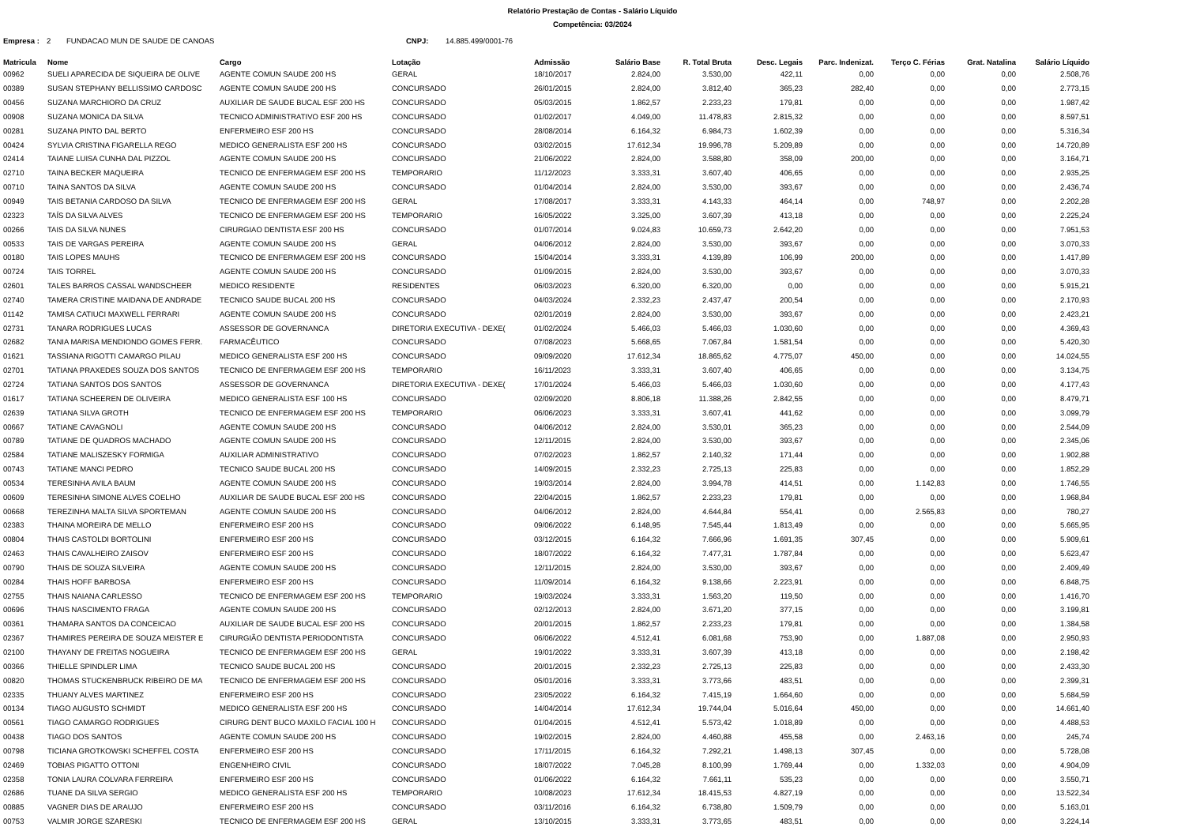Relatório Prestação de Contas - Salário Líquido
Competência: 03/2024
Empresa : 2 FUNDACAO MUN DE SAUDE DE CANOAS CNPJ: 14.885.499/0001-76
| Matricula | Nome | Cargo | Lotação | Admissão | Salário Base | R. Total Bruta | Desc. Legais | Parc. Indenizat. | Terço C. Férias | Grat. Natalina | Salário Líquido |
| --- | --- | --- | --- | --- | --- | --- | --- | --- | --- | --- | --- |
| 00962 | SUELI APARECIDA DE SIQUEIRA DE OLIVE | AGENTE COMUN SAUDE 200 HS | GERAL | 18/10/2017 | 2.824,00 | 3.530,00 | 422,11 | 0,00 | 0,00 | 0,00 | 2.508,76 |
| 00389 | SUSAN STEPHANY BELLISSIMO CARDOSC | AGENTE COMUN SAUDE 200 HS | CONCURSADO | 26/01/2015 | 2.824,00 | 3.812,40 | 365,23 | 282,40 | 0,00 | 0,00 | 2.773,15 |
| 00456 | SUZANA MARCHIORO DA CRUZ | AUXILIAR DE SAUDE BUCAL ESF 200 HS | CONCURSADO | 05/03/2015 | 1.862,57 | 2.233,23 | 179,81 | 0,00 | 0,00 | 0,00 | 1.987,42 |
| 00908 | SUZANA MONICA DA SILVA | TECNICO ADMINISTRATIVO ESF 200 HS | CONCURSADO | 01/02/2017 | 4.049,00 | 11.478,83 | 2.815,32 | 0,00 | 0,00 | 0,00 | 8.597,51 |
| 00281 | SUZANA PINTO DAL BERTO | ENFERMEIRO ESF 200 HS | CONCURSADO | 28/08/2014 | 6.164,32 | 6.984,73 | 1.602,39 | 0,00 | 0,00 | 0,00 | 5.316,34 |
| 00424 | SYLVIA CRISTINA FIGARELLA REGO | MEDICO GENERALISTA ESF 200 HS | CONCURSADO | 03/02/2015 | 17.612,34 | 19.996,78 | 5.209,89 | 0,00 | 0,00 | 0,00 | 14.720,89 |
| 02414 | TAIANE LUISA CUNHA DAL PIZZOL | AGENTE COMUN SAUDE 200 HS | CONCURSADO | 21/06/2022 | 2.824,00 | 3.588,80 | 358,09 | 200,00 | 0,00 | 0,00 | 3.164,71 |
| 02710 | TAINA BECKER MAQUEIRA | TECNICO DE ENFERMAGEM ESF 200 HS | TEMPORARIO | 11/12/2023 | 3.333,31 | 3.607,40 | 406,65 | 0,00 | 0,00 | 0,00 | 2.935,25 |
| 00710 | TAINA SANTOS DA SILVA | AGENTE COMUN SAUDE 200 HS | CONCURSADO | 01/04/2014 | 2.824,00 | 3.530,00 | 393,67 | 0,00 | 0,00 | 0,00 | 2.436,74 |
| 00949 | TAIS BETANIA CARDOSO DA SILVA | TECNICO DE ENFERMAGEM ESF 200 HS | GERAL | 17/08/2017 | 3.333,31 | 4.143,33 | 464,14 | 0,00 | 748,97 | 0,00 | 2.202,28 |
| 02323 | TAÍS DA SILVA ALVES | TECNICO DE ENFERMAGEM ESF 200 HS | TEMPORARIO | 16/05/2022 | 3.325,00 | 3.607,39 | 413,18 | 0,00 | 0,00 | 0,00 | 2.225,24 |
| 00266 | TAIS DA SILVA NUNES | CIRURGIAO DENTISTA ESF 200 HS | CONCURSADO | 01/07/2014 | 9.024,83 | 10.659,73 | 2.642,20 | 0,00 | 0,00 | 0,00 | 7.951,53 |
| 00533 | TAIS DE VARGAS PEREIRA | AGENTE COMUN SAUDE 200 HS | GERAL | 04/06/2012 | 2.824,00 | 3.530,00 | 393,67 | 0,00 | 0,00 | 0,00 | 3.070,33 |
| 00180 | TAIS LOPES MAUHS | TECNICO DE ENFERMAGEM ESF 200 HS | CONCURSADO | 15/04/2014 | 3.333,31 | 4.139,89 | 106,99 | 200,00 | 0,00 | 0,00 | 1.417,89 |
| 00724 | TAIS TORREL | AGENTE COMUN SAUDE 200 HS | CONCURSADO | 01/09/2015 | 2.824,00 | 3.530,00 | 393,67 | 0,00 | 0,00 | 0,00 | 3.070,33 |
| 02601 | TALES BARROS CASSAL WANDSCHEER | MEDICO RESIDENTE | RESIDENTES | 06/03/2023 | 6.320,00 | 6.320,00 | 0,00 | 0,00 | 0,00 | 0,00 | 5.915,21 |
| 02740 | TAMERA CRISTINE MAIDANA DE ANDRADE | TECNICO SAUDE BUCAL 200 HS | CONCURSADO | 04/03/2024 | 2.332,23 | 2.437,47 | 200,54 | 0,00 | 0,00 | 0,00 | 2.170,93 |
| 01142 | TAMISA CATIUCI MAXWELL FERRARI | AGENTE COMUN SAUDE 200 HS | CONCURSADO | 02/01/2019 | 2.824,00 | 3.530,00 | 393,67 | 0,00 | 0,00 | 0,00 | 2.423,21 |
| 02731 | TANARA RODRIGUES LUCAS | ASSESSOR DE GOVERNANCA | DIRETORIA EXECUTIVA - DEXE( | 01/02/2024 | 5.466,03 | 5.466,03 | 1.030,60 | 0,00 | 0,00 | 0,00 | 4.369,43 |
| 02682 | TANIA MARISA MENDIONDO GOMES FERR. | FARMACÊUTICO | CONCURSADO | 07/08/2023 | 5.668,65 | 7.067,84 | 1.581,54 | 0,00 | 0,00 | 0,00 | 5.420,30 |
| 01621 | TASSIANA RIGOTTI CAMARGO PILAU | MEDICO GENERALISTA ESF 200 HS | CONCURSADO | 09/09/2020 | 17.612,34 | 18.865,62 | 4.775,07 | 450,00 | 0,00 | 0,00 | 14.024,55 |
| 02701 | TATIANA PRAXEDES SOUZA DOS SANTOS | TECNICO DE ENFERMAGEM ESF 200 HS | TEMPORARIO | 16/11/2023 | 3.333,31 | 3.607,40 | 406,65 | 0,00 | 0,00 | 0,00 | 3.134,75 |
| 02724 | TATIANA SANTOS DOS SANTOS | ASSESSOR DE GOVERNANCA | DIRETORIA EXECUTIVA - DEXE( | 17/01/2024 | 5.466,03 | 5.466,03 | 1.030,60 | 0,00 | 0,00 | 0,00 | 4.177,43 |
| 01617 | TATIANA SCHEEREN DE OLIVEIRA | MEDICO GENERALISTA ESF 100 HS | CONCURSADO | 02/09/2020 | 8.806,18 | 11.388,26 | 2.842,55 | 0,00 | 0,00 | 0,00 | 8.479,71 |
| 02639 | TATIANA SILVA GROTH | TECNICO DE ENFERMAGEM ESF 200 HS | TEMPORARIO | 06/06/2023 | 3.333,31 | 3.607,41 | 441,62 | 0,00 | 0,00 | 0,00 | 3.099,79 |
| 00667 | TATIANE CAVAGNOLI | AGENTE COMUN SAUDE 200 HS | CONCURSADO | 04/06/2012 | 2.824,00 | 3.530,01 | 365,23 | 0,00 | 0,00 | 0,00 | 2.544,09 |
| 00789 | TATIANE DE QUADROS MACHADO | AGENTE COMUN SAUDE 200 HS | CONCURSADO | 12/11/2015 | 2.824,00 | 3.530,00 | 393,67 | 0,00 | 0,00 | 0,00 | 2.345,06 |
| 02584 | TATIANE MALISZESKY FORMIGA | AUXILIAR ADMINISTRATIVO | CONCURSADO | 07/02/2023 | 1.862,57 | 2.140,32 | 171,44 | 0,00 | 0,00 | 0,00 | 1.902,88 |
| 00743 | TATIANE MANCI PEDRO | TECNICO SAUDE BUCAL 200 HS | CONCURSADO | 14/09/2015 | 2.332,23 | 2.725,13 | 225,83 | 0,00 | 0,00 | 0,00 | 1.852,29 |
| 00534 | TERESINHA AVILA BAUM | AGENTE COMUN SAUDE 200 HS | CONCURSADO | 19/03/2014 | 2.824,00 | 3.994,78 | 414,51 | 0,00 | 1.142,83 | 0,00 | 1.746,55 |
| 00609 | TERESINHA SIMONE ALVES COELHO | AUXILIAR DE SAUDE BUCAL ESF 200 HS | CONCURSADO | 22/04/2015 | 1.862,57 | 2.233,23 | 179,81 | 0,00 | 0,00 | 0,00 | 1.968,84 |
| 00668 | TEREZINHA MALTA SILVA SPORTEMAN | AGENTE COMUN SAUDE 200 HS | CONCURSADO | 04/06/2012 | 2.824,00 | 4.644,84 | 554,41 | 0,00 | 2.565,83 | 0,00 | 780,27 |
| 02383 | THAINA MOREIRA DE MELLO | ENFERMEIRO ESF 200 HS | CONCURSADO | 09/06/2022 | 6.148,95 | 7.545,44 | 1.813,49 | 0,00 | 0,00 | 0,00 | 5.665,95 |
| 00804 | THAIS CASTOLDI BORTOLINI | ENFERMEIRO ESF 200 HS | CONCURSADO | 03/12/2015 | 6.164,32 | 7.666,96 | 1.691,35 | 307,45 | 0,00 | 0,00 | 5.909,61 |
| 02463 | THAIS CAVALHEIRO ZAISOV | ENFERMEIRO ESF 200 HS | CONCURSADO | 18/07/2022 | 6.164,32 | 7.477,31 | 1.787,84 | 0,00 | 0,00 | 0,00 | 5.623,47 |
| 00790 | THAIS DE SOUZA SILVEIRA | AGENTE COMUN SAUDE 200 HS | CONCURSADO | 12/11/2015 | 2.824,00 | 3.530,00 | 393,67 | 0,00 | 0,00 | 0,00 | 2.409,49 |
| 00284 | THAIS HOFF BARBOSA | ENFERMEIRO ESF 200 HS | CONCURSADO | 11/09/2014 | 6.164,32 | 9.138,66 | 2.223,91 | 0,00 | 0,00 | 0,00 | 6.848,75 |
| 02755 | THAIS NAIANA CARLESSO | TECNICO DE ENFERMAGEM ESF 200 HS | TEMPORARIO | 19/03/2024 | 3.333,31 | 1.563,20 | 119,50 | 0,00 | 0,00 | 0,00 | 1.416,70 |
| 00696 | THAIS NASCIMENTO FRAGA | AGENTE COMUN SAUDE 200 HS | CONCURSADO | 02/12/2013 | 2.824,00 | 3.671,20 | 377,15 | 0,00 | 0,00 | 0,00 | 3.199,81 |
| 00361 | THAMARA SANTOS DA CONCEICAO | AUXILIAR DE SAUDE BUCAL ESF 200 HS | CONCURSADO | 20/01/2015 | 1.862,57 | 2.233,23 | 179,81 | 0,00 | 0,00 | 0,00 | 1.384,58 |
| 02367 | THAMIRES PEREIRA DE SOUZA MEISTER E | CIRURGIÃO DENTISTA PERIODONTISTA | CONCURSADO | 06/06/2022 | 4.512,41 | 6.081,68 | 753,90 | 0,00 | 1.887,08 | 0,00 | 2.950,93 |
| 02100 | THAYANY DE FREITAS NOGUEIRA | TECNICO DE ENFERMAGEM ESF 200 HS | GERAL | 19/01/2022 | 3.333,31 | 3.607,39 | 413,18 | 0,00 | 0,00 | 0,00 | 2.198,42 |
| 00366 | THIELLE SPINDLER LIMA | TECNICO SAUDE BUCAL 200 HS | CONCURSADO | 20/01/2015 | 2.332,23 | 2.725,13 | 225,83 | 0,00 | 0,00 | 0,00 | 2.433,30 |
| 00820 | THOMAS STUCKENBRUCK RIBEIRO DE MA | TECNICO DE ENFERMAGEM ESF 200 HS | CONCURSADO | 05/01/2016 | 3.333,31 | 3.773,66 | 483,51 | 0,00 | 0,00 | 0,00 | 2.399,31 |
| 02335 | THUANY ALVES MARTINEZ | ENFERMEIRO ESF 200 HS | CONCURSADO | 23/05/2022 | 6.164,32 | 7.415,19 | 1.664,60 | 0,00 | 0,00 | 0,00 | 5.684,59 |
| 00134 | TIAGO AUGUSTO SCHMIDT | MEDICO GENERALISTA ESF 200 HS | CONCURSADO | 14/04/2014 | 17.612,34 | 19.744,04 | 5.016,64 | 450,00 | 0,00 | 0,00 | 14.661,40 |
| 00561 | TIAGO CAMARGO RODRIGUES | CIRURG DENT BUCO MAXILO FACIAL 100 H | CONCURSADO | 01/04/2015 | 4.512,41 | 5.573,42 | 1.018,89 | 0,00 | 0,00 | 0,00 | 4.488,53 |
| 00438 | TIAGO DOS SANTOS | AGENTE COMUN SAUDE 200 HS | CONCURSADO | 19/02/2015 | 2.824,00 | 4.460,88 | 455,58 | 0,00 | 2.463,16 | 0,00 | 245,74 |
| 00798 | TICIANA GROTKOWSKI SCHEFFEL COSTA | ENFERMEIRO ESF 200 HS | CONCURSADO | 17/11/2015 | 6.164,32 | 7.292,21 | 1.498,13 | 307,45 | 0,00 | 0,00 | 5.728,08 |
| 02469 | TOBIAS PIGATTO OTTONI | ENGENHEIRO CIVIL | CONCURSADO | 18/07/2022 | 7.045,28 | 8.100,99 | 1.769,44 | 0,00 | 1.332,03 | 0,00 | 4.904,09 |
| 02358 | TONIA LAURA COLVARA FERREIRA | ENFERMEIRO ESF 200 HS | CONCURSADO | 01/06/2022 | 6.164,32 | 7.661,11 | 535,23 | 0,00 | 0,00 | 0,00 | 3.550,71 |
| 02686 | TUANE DA SILVA SERGIO | MEDICO GENERALISTA ESF 200 HS | TEMPORARIO | 10/08/2023 | 17.612,34 | 18.415,53 | 4.827,19 | 0,00 | 0,00 | 0,00 | 13.522,34 |
| 00885 | VAGNER DIAS DE ARAUJO | ENFERMEIRO ESF 200 HS | CONCURSADO | 03/11/2016 | 6.164,32 | 6.738,80 | 1.509,79 | 0,00 | 0,00 | 0,00 | 5.163,01 |
| 00753 | VALMIR JORGE SZARESKI | TECNICO DE ENFERMAGEM ESF 200 HS | GERAL | 13/10/2015 | 3.333,31 | 3.773,65 | 483,51 | 0,00 | 0,00 | 0,00 | 3.224,14 |